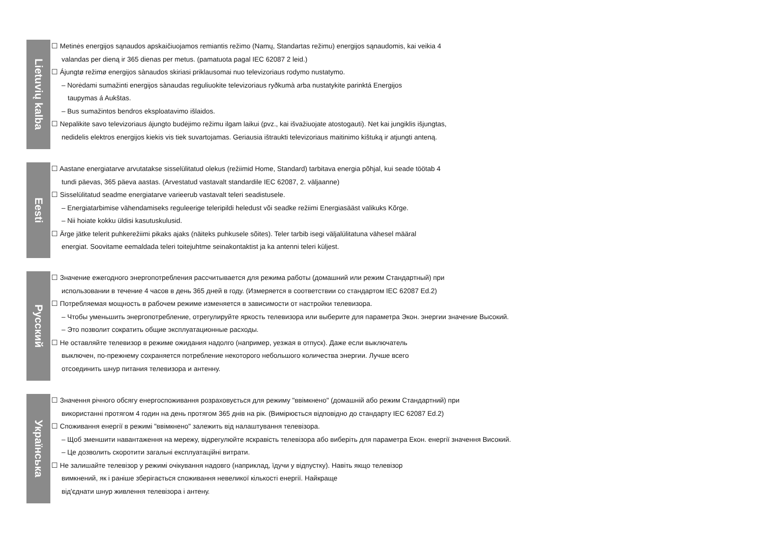Lietuvių kalba
☐ Metinės energijos sąnaudos apskaičiuojamos remiantis režimo (Namų, Standartas režimu) energijos sąnaudomis, kai veikia 4
valandas per dieną ir 365 dienas per metus. (pamatuota pagal IEC 62087 2 leid.)
☐ Áјungtø režimø energijos sànaudos skiriasi priklausomai nuo televizoriaus rodymo nustatymo.
– Norėdami sumažinti energijos sànaudas reguliuokite televizoriaus ryðkumà arba nustatykite parinktá Energijos
taupymas á Aukštas.
– Bus sumažintos bendros eksploatavimo išlaidos.
☐ Nepalikite savo televizoriaus áјungto budėjimo režimu ilgam laikui (pvz., kai išvažiuojate atostogauti). Net kai jungiklis išjungtas,
nedidelis elektros energijos kiekis vis tiek suvartojamas. Geriausia ištraukti televizoriaus maitinimo kištuką ir atjungti anteną.
Eesti
☐ Aastane energiatarve arvutatakse sisselülitatud olekus (režiimid Home, Standard) tarbitava energia põhjal, kui seade töötab 4
tundi päevas, 365 päeva aastas. (Arvestatud vastavalt standardile IEC 62087, 2. väljaanne)
☐ Sisselülitatud seadme energiatarve varieerub vastavalt teleri seadistusele.
– Energiatarbimise vähendamiseks reguleerige teleripildi heledust või seadke režiimi Energiasääst valikuks Kõrge.
– Nii hoiate kokku üldisi kasutuskulusid.
☐ Ärge jätke telerit puhkerežiimi pikaks ajaks (näiteks puhkusele sõites). Teler tarbib isegi väljalülitatuna vähesel määral
energiat. Soovitame eemaldada teleri toitejuhtme seinakontaktist ja ka antenni teleri küljest.
Русский
☐ Значение ежегодного энергопотребления рассчитывается для режима работы (домашний или режим Стандартный) при
использовании в течение 4 часов в день 365 дней в году. (Измеряется в соответствии со стандартом IEC 62087 Ed.2)
☐ Потребляемая мощность в рабочем режиме изменяется в зависимости от настройки телевизора.
– Чтобы уменьшить энергопотребление, отрегулируйте яркость телевизора или выберите для параметра Экон. энергии значение Высокий.
– Это позволит сократить общие эксплуатационные расходы.
☐ Не оставляйте телевизор в режиме ожидания надолго (например, уезжая в отпуск). Даже если выключатель
выключен, по-прежнему сохраняется потребление некоторого небольшого количества энергии. Лучше всего
отсоединить шнур питания телевизора и антенну.
Українська
☐ Значення річного обсягу енергоспоживання розраховується для режиму "ввімкнено" (домашній або режим Стандартний) при
використанні протягом 4 годин на день протягом 365 днів на рік. (Вимірюється відповідно до стандарту IEC 62087 Ed.2)
☐ Споживання енергії в режимі "ввімкнено" залежить від налаштування телевізора.
– Щоб зменшити навантаження на мережу, відрегулюйте яскравість телевізора або виберіть для параметра Екон. енергії значення Високий.
– Це дозволить скоротити загальні експлуатаційні витрати.
☐ Не залишайте телевізор у режимі очікування надовго (наприклад, їдучи у відпустку). Навіть якщо телевізор
вимкнений, як і раніше зберігається споживання невеликої кількості енергії. Найкраще
від'єднати шнур живлення телевізора і антену.